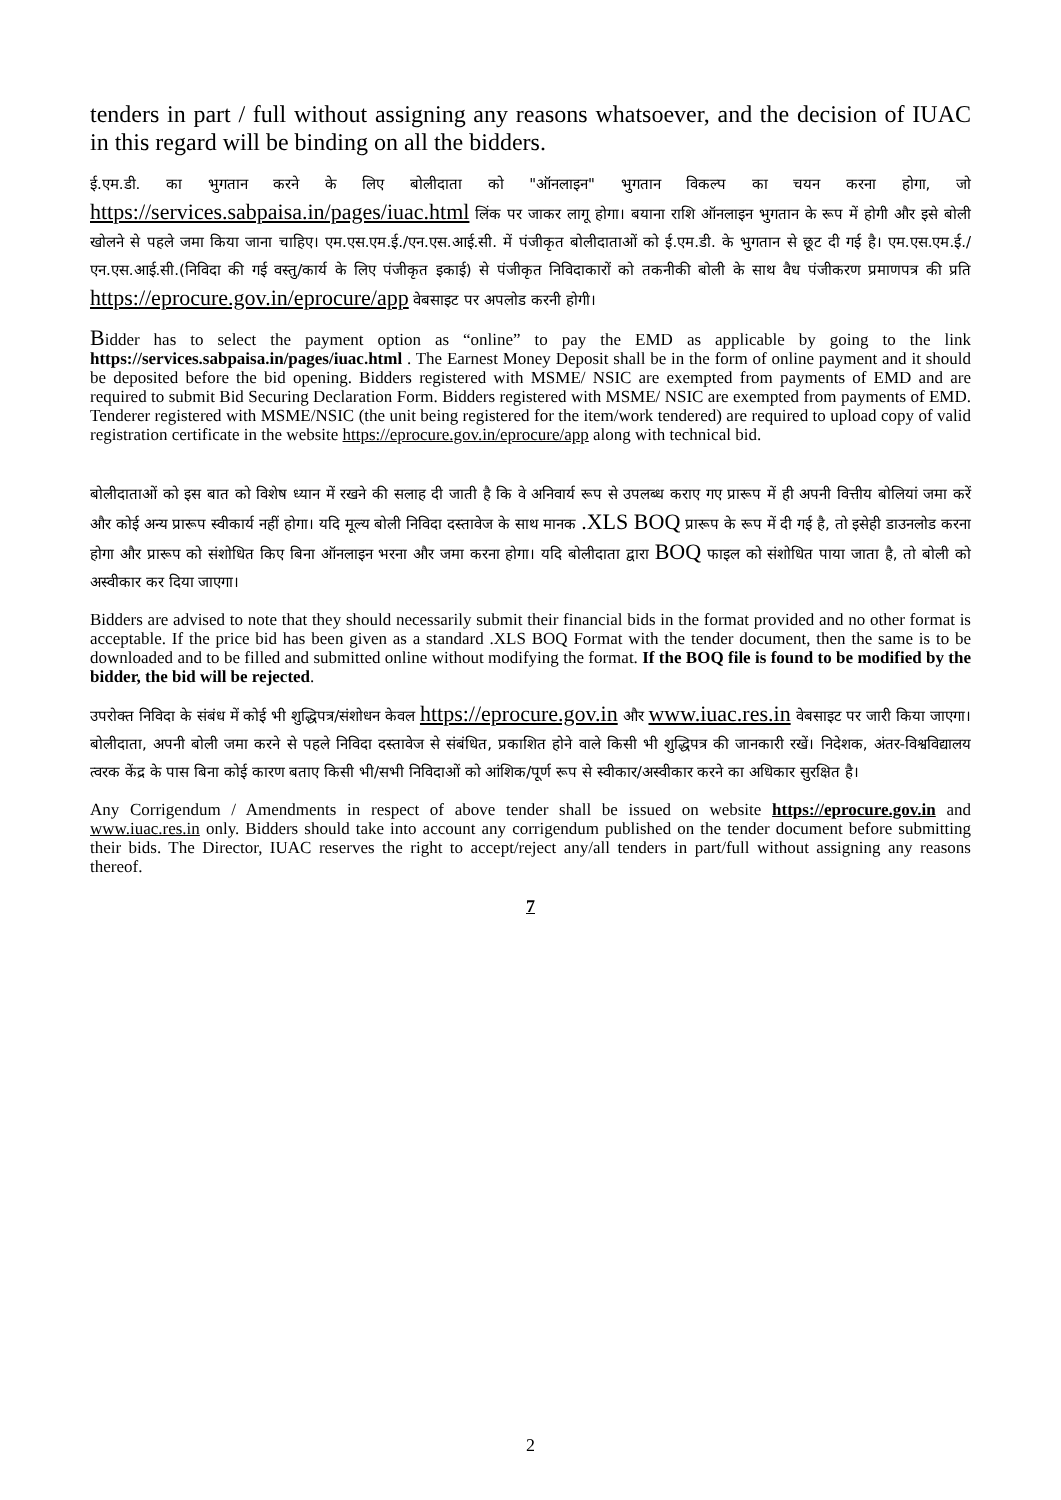tenders in part / full without assigning any reasons whatsoever, and the decision of IUAC in this regard will be binding on all the bidders.
ई.एम.डी. का भुगतान करने के लिए बोलीदाता को "ऑनलाइन" भुगतान विकल्प का चयन करना होगा, जो https://services.sabpaisa.in/pages/iuac.html लिंक पर जाकर लागू होगा। बयाना राशि ऑनलाइन भुगतान के रूप में होगी और इसे बोली खोलने से पहले जमा किया जाना चाहिए। एम.एस.एम.ई./एन.एस.आई.सी. में पंजीकृत बोलीदाताओं को ई.एम.डी. के भुगतान से छूट दी गई है। एम.एस.एम.ई./एन.एस.आई.सी.(निविदा की गई वस्तु/कार्य के लिए पंजीकृत इकाई) से पंजीकृत निविदाकारों को तकनीकी बोली के साथ वैध पंजीकरण प्रमाणपत्र की प्रति https://eprocure.gov.in/eprocure/app वेबसाइट पर अपलोड करनी होगी।
Bidder has to select the payment option as “online” to pay the EMD as applicable by going to the link https://services.sabpaisa.in/pages/iuac.html . The Earnest Money Deposit shall be in the form of online payment and it should be deposited before the bid opening. Bidders registered with MSME/ NSIC are exempted from payments of EMD and are required to submit Bid Securing Declaration Form. Bidders registered with MSME/ NSIC are exempted from payments of EMD. Tenderer registered with MSME/NSIC (the unit being registered for the item/work tendered) are required to upload copy of valid registration certificate in the website https://eprocure.gov.in/eprocure/app along with technical bid.
बोलीदाताओं को इस बात को विशेष ध्यान में रखने की सलाह दी जाती है कि वे अनिवार्य रूप से उपलब्ध कराए गए प्रारूप में ही अपनी वित्तीय बोलियां जमा करें और कोई अन्य प्रारूप स्वीकार्य नहीं होगा। यदि मूल्य बोली निविदा दस्तावेज के साथ मानक .XLS BOQ प्रारूप के रूप में दी गई है, तो इसेही डाउनलोड करना होगा और प्रारूप को संशोधित किए बिना ऑनलाइन भरना और जमा करना होगा। यदि बोलीदाता द्वारा BOQ फाइल को संशोधित पाया जाता है, तो बोली को अस्वीकार कर दिया जाएगा।
Bidders are advised to note that they should necessarily submit their financial bids in the format provided and no other format is acceptable. If the price bid has been given as a standard .XLS BOQ Format with the tender document, then the same is to be downloaded and to be filled and submitted online without modifying the format. If the BOQ file is found to be modified by the bidder, the bid will be rejected.
उपरोक्त निविदा के संबंध में कोई भी शुद्धिपत्र/संशोधन केवल https://eprocure.gov.in और www.iuac.res.in वेबसाइट पर जारी किया जाएगा। बोलीदाता, अपनी बोली जमा करने से पहले निविदा दस्तावेज से संबंधित, प्रकाशित होने वाले किसी भी शुद्धिपत्र की जानकारी रखें। निदेशक, अंतर-विश्वविद्यालय त्वरक केंद्र के पास बिना कोई कारण बताए किसी भी/सभी निविदाओं को आंशिक/पूर्ण रूप से स्वीकार/अस्वीकार करने का अधिकार सुरक्षित है।
Any Corrigendum / Amendments in respect of above tender shall be issued on website https://eprocure.gov.in and www.iuac.res.in only. Bidders should take into account any corrigendum published on the tender document before submitting their bids. The Director, IUAC reserves the right to accept/reject any/all tenders in part/full without assigning any reasons thereof.
7
2